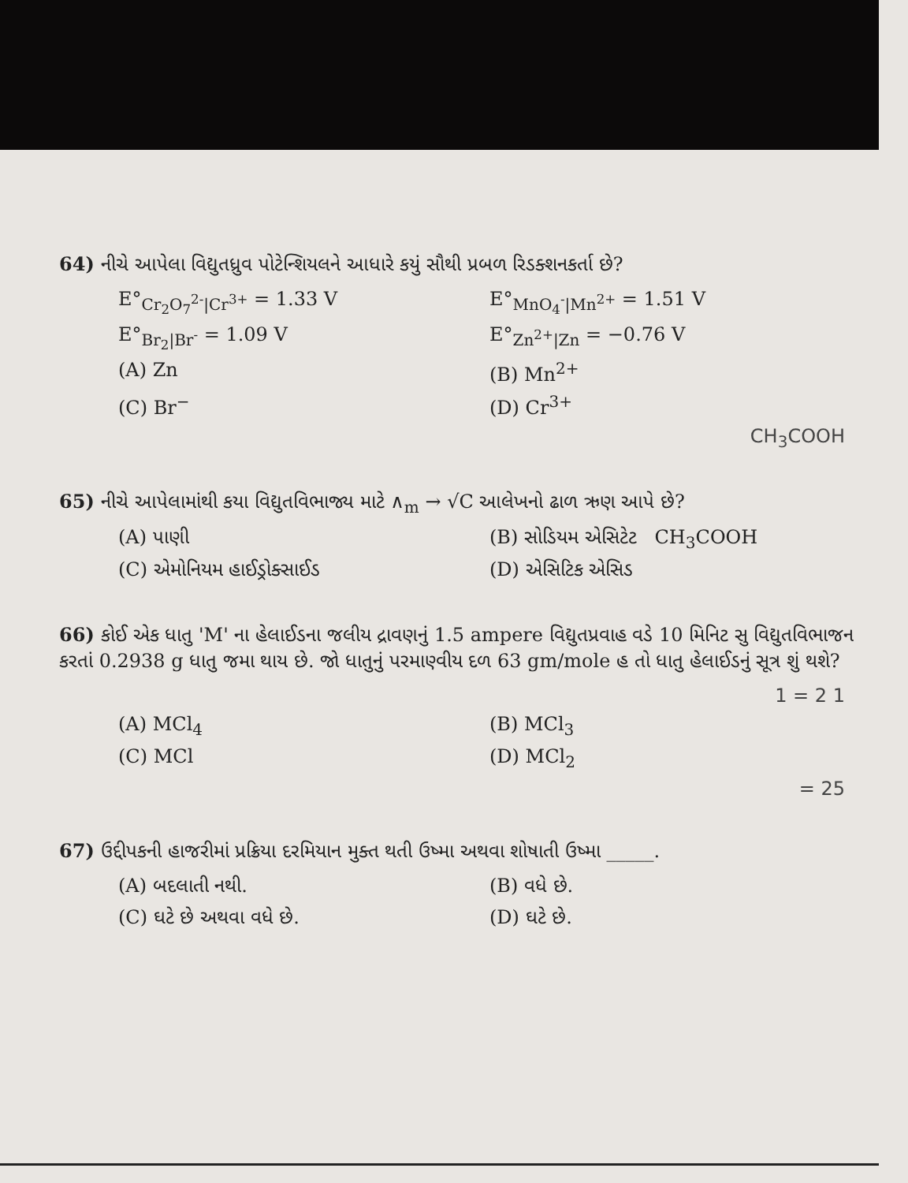64) નીચે આપેલા વિદ્યુતધ્રુવ પોટેન્શિયલને આધારે કયું સૌથી પ્રબળ રિડક્શનકર્તા છે?
E°<sub>Cr<sub>2</sub>O<sub>7</sub><sup>2-</sup>|Cr<sup>3+</sup></sub> = 1.33 V E°<sub>MnO<sub>4</sub><sup>-</sup>|Mn<sup>2+</sup></sub> = 1.51 V
E°<sub>Br<sub>2</sub>|Br<sup>-</sup></sub> = 1.09 V E°<sub>Zn<sup>2+</sup>|Zn</sub> = −0.76 V
(A) Zn (B) Mn<sup>2+</sup>
(C) Br<sup>−</sup> (D) Cr<sup>3+</sup>
CH<sub>3</sub>COOH
65) નીચે આપેલામાંથી કયા વિદ્યુતવિભાજ્ય માટે ∧<sub>m</sub> → √C આલેખનો ઢાળ ઋણ આપે છે?
(A) પાણી (B) સોડિયમ એસિટેટ CH<sub>3</sub>COOH
(C) એમોનિયમ હાઈડ્રોક્સાઈડ (D) એસિટિક એસિડ
66) કોઈ એક ધાતુ 'M' ના હેલાઈડના જલીય દ્રાવણનું 1.5 ampere વિદ્યુતપ્રવાહ વડે 10 મિનિટ સુ વિદ્યુતવિભાજન કરતાં 0.2938 g ધાતુ જમા થાય છે. જો ધાતુનું પરમાણ્વીય દળ 63 gm/mole હ તો ધાતુ હેલાઈડનું સૂત્ર શું થશે?
1 = 2 1
(A) MCl<sub>4</sub> (B) MCl<sub>3</sub>
(C) MCl (D) MCl<sub>2</sub>
= 25
67) ઉદ્દીપકની હાજરીમાં પ્રક્રિયા દરમિયાન મુક્ત થતી ઉષ્મા અથવા શોષાતી ઉષ્મા _____.
(A) બદલાતી નથી. (B) વધે છે.
(C) ઘટે છે અથવા વધે છે. (D) ઘટે છે.